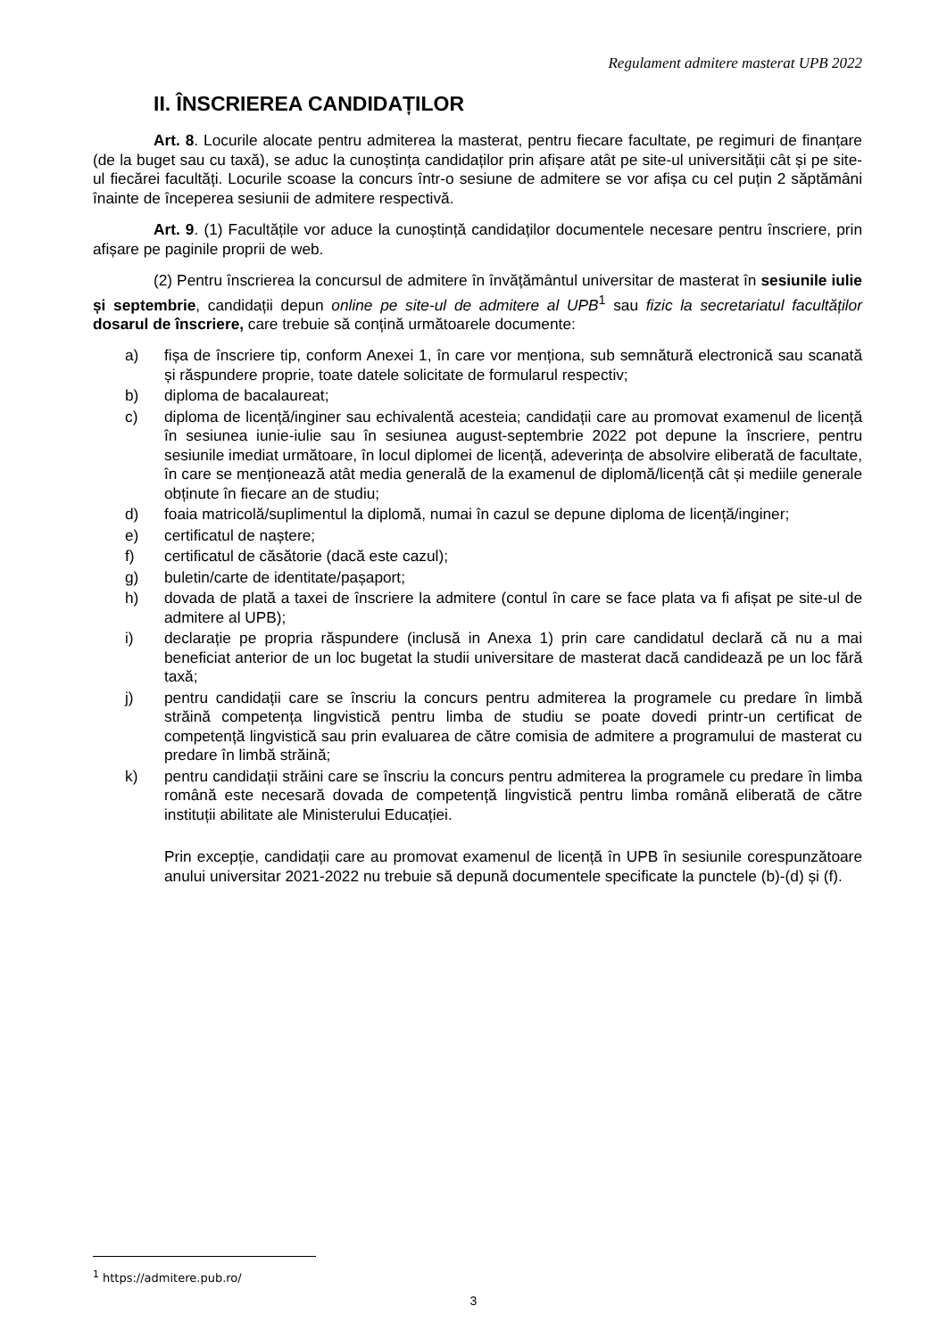Regulament admitere masterat UPB 2022
II. ÎNSCRIEREA CANDIDAȚILOR
Art. 8. Locurile alocate pentru admiterea la masterat, pentru fiecare facultate, pe regimuri de finanțare (de la buget sau cu taxă), se aduc la cunoștința candidaților prin afișare atât pe site-ul universității cât și pe site-ul fiecărei facultăți. Locurile scoase la concurs într-o sesiune de admitere se vor afișa cu cel puțin 2 săptămâni înainte de începerea sesiunii de admitere respectivă.
Art. 9. (1) Facultățile vor aduce la cunoștință candidaților documentele necesare pentru înscriere, prin afișare pe paginile proprii de web.
(2) Pentru înscrierea la concursul de admitere în învățământul universitar de masterat în sesiunile iulie și septembrie, candidații depun online pe site-ul de admitere al UPB<sup>1</sup> sau fizic la secretariatul facultăților dosarul de înscriere, care trebuie să conțină următoarele documente:
a) fișa de înscriere tip, conform Anexei 1, în care vor menționa, sub semnătură electronică sau scanată și răspundere proprie, toate datele solicitate de formularul respectiv;
b) diploma de bacalaureat;
c) diploma de licență/inginer sau echivalentă acesteia; candidații care au promovat examenul de licență în sesiunea iunie-iulie sau în sesiunea august-septembrie 2022 pot depune la înscriere, pentru sesiunile imediat următoare, în locul diplomei de licență, adeverința de absolvire eliberată de facultate, în care se menționează atât media generală de la examenul de diplomă/licență cât și mediile generale obținute în fiecare an de studiu;
d) foaia matricolă/suplimentul la diplomă, numai în cazul se depune diploma de licență/inginer;
e) certificatul de naștere;
f) certificatul de căsătorie (dacă este cazul);
g) buletin/carte de identitate/pașaport;
h) dovada de plată a taxei de înscriere la admitere (contul în care se face plata va fi afișat pe site-ul de admitere al UPB);
i) declarație pe propria răspundere (inclusă in Anexa 1) prin care candidatul declară că nu a mai beneficiat anterior de un loc bugetat la studii universitare de masterat dacă candidează pe un loc fără taxă;
j) pentru candidații care se înscriu la concurs pentru admiterea la programele cu predare în limbă străină competența lingvistică pentru limba de studiu se poate dovedi printr-un certificat de competență lingvistică sau prin evaluarea de către comisia de admitere a programului de masterat cu predare în limbă străină;
k) pentru candidații străini care se înscriu la concurs pentru admiterea la programele cu predare în limba română este necesară dovada de competență lingvistică pentru limba română eliberată de către instituții abilitate ale Ministerului Educației.
Prin excepție, candidații care au promovat examenul de licență în UPB în sesiunile corespunzătoare anului universitar 2021-2022 nu trebuie să depună documentele specificate la punctele (b)-(d) și (f).
<sup>1</sup> https://admitere.pub.ro/
3